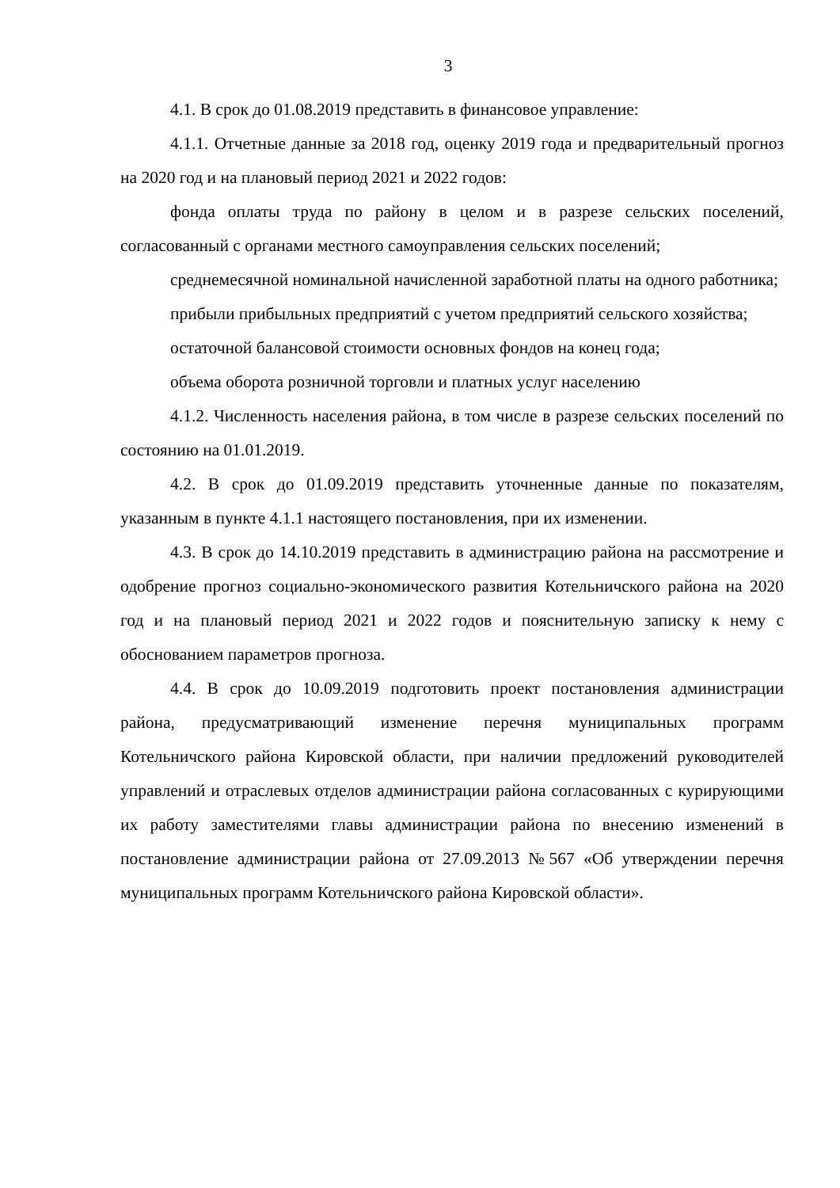3
4.1. В срок до 01.08.2019 представить в финансовое управление:
4.1.1. Отчетные данные за 2018 год, оценку 2019 года и предварительный прогноз на 2020 год и на плановый период 2021 и 2022 годов:
фонда оплаты труда по району в целом и в разрезе сельских поселений, согласованный с органами местного самоуправления сельских поселений;
среднемесячной номинальной начисленной заработной платы на одного работника;
прибыли прибыльных предприятий с учетом предприятий сельского хозяйства;
остаточной балансовой стоимости основных фондов на конец года;
объема оборота розничной торговли и платных услуг населению
4.1.2. Численность населения района, в том числе в разрезе сельских поселений по состоянию на 01.01.2019.
4.2. В срок до 01.09.2019 представить уточненные данные по показателям, указанным в пункте 4.1.1 настоящего постановления, при их изменении.
4.3. В срок до 14.10.2019 представить в администрацию района на рассмотрение и одобрение прогноз социально-экономического развития Котельничского района на 2020 год и на плановый период 2021 и 2022 годов и пояснительную записку к нему с обоснованием параметров прогноза.
4.4. В срок до 10.09.2019 подготовить проект постановления администрации района, предусматривающий изменение перечня муниципальных программ Котельничского района Кировской области, при наличии предложений руководителей управлений и отраслевых отделов администрации района согласованных с курирующими их работу заместителями главы администрации района по внесению изменений в постановление администрации района от 27.09.2013 №567 «Об утверждении перечня муниципальных программ Котельничского района Кировской области».